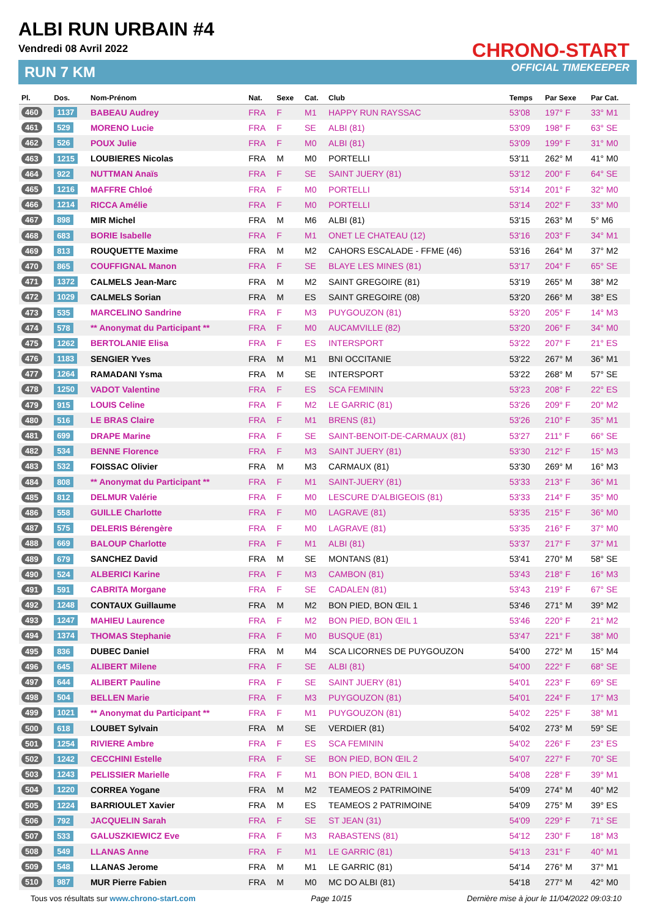ALBI RUN URBAIN #4
Vendredi 08 Avril 2022
RUN 7 KM
CHRONO-START
OFFICIAL TIMEKEEPER
| Pl. | Dos. | Nom-Prénom | Nat. | Sexe | Cat. | Club | Temps | Par Sexe | Par Cat. |
| --- | --- | --- | --- | --- | --- | --- | --- | --- | --- |
| 460 | 1137 | BABEAU Audrey | FRA | F | M1 | HAPPY RUN RAYSSAC | 53'08 | 197° F | 33° M1 |
| 461 | 529 | MORENO Lucie | FRA | F | SE | ALBI (81) | 53'09 | 198° F | 63° SE |
| 462 | 526 | POUX Julie | FRA | F | M0 | ALBI (81) | 53'09 | 199° F | 31° M0 |
| 463 | 1215 | LOUBIERES Nicolas | FRA | M | M0 | PORTELLI | 53'11 | 262° M | 41° M0 |
| 464 | 922 | NUTTMAN Anaïs | FRA | F | SE | SAINT JUERY (81) | 53'12 | 200° F | 64° SE |
| 465 | 1216 | MAFFRE Chloé | FRA | F | M0 | PORTELLI | 53'14 | 201° F | 32° M0 |
| 466 | 1214 | RICCA Amélie | FRA | F | M0 | PORTELLI | 53'14 | 202° F | 33° M0 |
| 467 | 898 | MIR Michel | FRA | M | M6 | ALBI (81) | 53'15 | 263° M | 5° M6 |
| 468 | 683 | BORIE Isabelle | FRA | F | M1 | ONET LE CHATEAU (12) | 53'16 | 203° F | 34° M1 |
| 469 | 813 | ROUQUETTE Maxime | FRA | M | M2 | CAHORS ESCALADE - FFME (46) | 53'16 | 264° M | 37° M2 |
| 470 | 865 | COUFFIGNAL Manon | FRA | F | SE | BLAYE LES MINES (81) | 53'17 | 204° F | 65° SE |
| 471 | 1372 | CALMELS Jean-Marc | FRA | M | M2 | SAINT GREGOIRE (81) | 53'19 | 265° M | 38° M2 |
| 472 | 1029 | CALMELS Sorian | FRA | M | ES | SAINT GREGOIRE (08) | 53'20 | 266° M | 38° ES |
| 473 | 535 | MARCELINO Sandrine | FRA | F | M3 | PUYGOUZON (81) | 53'20 | 205° F | 14° M3 |
| 474 | 578 | ** Anonymat du Participant ** | FRA | F | M0 | AUCAMVILLE (82) | 53'20 | 206° F | 34° M0 |
| 475 | 1262 | BERTOLANIE Elisa | FRA | F | ES | INTERSPORT | 53'22 | 207° F | 21° ES |
| 476 | 1183 | SENGIER Yves | FRA | M | M1 | BNI OCCITANIE | 53'22 | 267° M | 36° M1 |
| 477 | 1264 | RAMADANI Ysma | FRA | M | SE | INTERSPORT | 53'22 | 268° M | 57° SE |
| 478 | 1250 | VADOT Valentine | FRA | F | ES | SCA FEMININ | 53'23 | 208° F | 22° ES |
| 479 | 915 | LOUIS Celine | FRA | F | M2 | LE GARRIC (81) | 53'26 | 209° F | 20° M2 |
| 480 | 516 | LE BRAS Claire | FRA | F | M1 | BRENS (81) | 53'26 | 210° F | 35° M1 |
| 481 | 699 | DRAPE Marine | FRA | F | SE | SAINT-BENOIT-DE-CARMAUX (81) | 53'27 | 211° F | 66° SE |
| 482 | 534 | BENNE Florence | FRA | F | M3 | SAINT JUERY (81) | 53'30 | 212° F | 15° M3 |
| 483 | 532 | FOISSAC Olivier | FRA | M | M3 | CARMAUX (81) | 53'30 | 269° M | 16° M3 |
| 484 | 808 | ** Anonymat du Participant ** | FRA | F | M1 | SAINT-JUERY (81) | 53'33 | 213° F | 36° M1 |
| 485 | 812 | DELMUR Valérie | FRA | F | M0 | LESCURE D'ALBIGEOIS (81) | 53'33 | 214° F | 35° M0 |
| 486 | 558 | GUILLE Charlotte | FRA | F | M0 | LAGRAVE (81) | 53'35 | 215° F | 36° M0 |
| 487 | 575 | DELERIS Bérengère | FRA | F | M0 | LAGRAVE (81) | 53'35 | 216° F | 37° M0 |
| 488 | 669 | BALOUP Charlotte | FRA | F | M1 | ALBI (81) | 53'37 | 217° F | 37° M1 |
| 489 | 679 | SANCHEZ David | FRA | M | SE | MONTANS (81) | 53'41 | 270° M | 58° SE |
| 490 | 524 | ALBERICI Karine | FRA | F | M3 | CAMBON (81) | 53'43 | 218° F | 16° M3 |
| 491 | 591 | CABRITA Morgane | FRA | F | SE | CADALEN (81) | 53'43 | 219° F | 67° SE |
| 492 | 1248 | CONTAUX Guillaume | FRA | M | M2 | BON PIED, BON ŒIL 1 | 53'46 | 271° M | 39° M2 |
| 493 | 1247 | MAHIEU Laurence | FRA | F | M2 | BON PIED, BON ŒIL 1 | 53'46 | 220° F | 21° M2 |
| 494 | 1374 | THOMAS Stephanie | FRA | F | M0 | BUSQUE (81) | 53'47 | 221° F | 38° M0 |
| 495 | 836 | DUBEC Daniel | FRA | M | M4 | SCA LICORNES DE PUYGOUZON | 54'00 | 272° M | 15° M4 |
| 496 | 645 | ALIBERT Milene | FRA | F | SE | ALBI (81) | 54'00 | 222° F | 68° SE |
| 497 | 644 | ALIBERT Pauline | FRA | F | SE | SAINT JUERY (81) | 54'01 | 223° F | 69° SE |
| 498 | 504 | BELLEN Marie | FRA | F | M3 | PUYGOUZON (81) | 54'01 | 224° F | 17° M3 |
| 499 | 1021 | ** Anonymat du Participant ** | FRA | F | M1 | PUYGOUZON (81) | 54'02 | 225° F | 38° M1 |
| 500 | 618 | LOUBET Sylvain | FRA | M | SE | VERDIER (81) | 54'02 | 273° M | 59° SE |
| 501 | 1254 | RIVIERE Ambre | FRA | F | ES | SCA FEMININ | 54'02 | 226° F | 23° ES |
| 502 | 1242 | CECCHINI Estelle | FRA | F | SE | BON PIED, BON ŒIL 2 | 54'07 | 227° F | 70° SE |
| 503 | 1243 | PELISSIER Marielle | FRA | F | M1 | BON PIED, BON ŒIL 1 | 54'08 | 228° F | 39° M1 |
| 504 | 1220 | CORREA Yogane | FRA | M | M2 | TEAMEOS 2 PATRIMOINE | 54'09 | 274° M | 40° M2 |
| 505 | 1224 | BARRIOULET Xavier | FRA | M | ES | TEAMEOS 2 PATRIMOINE | 54'09 | 275° M | 39° ES |
| 506 | 792 | JACQUELIN Sarah | FRA | F | SE | ST JEAN (31) | 54'09 | 229° F | 71° SE |
| 507 | 533 | GALUSZKIEWICZ Eve | FRA | F | M3 | RABASTENS (81) | 54'12 | 230° F | 18° M3 |
| 508 | 549 | LLANAS Anne | FRA | F | M1 | LE GARRIC (81) | 54'13 | 231° F | 40° M1 |
| 509 | 548 | LLANAS Jerome | FRA | M | M1 | LE GARRIC (81) | 54'14 | 276° M | 37° M1 |
| 510 | 987 | MUR Pierre Fabien | FRA | M | M0 | MC DO ALBI (81) | 54'18 | 277° M | 42° M0 |
Tous vos résultats sur www.chrono-start.com Page 10/15 Dernière mise à jour le 11/04/2022 09:03:10